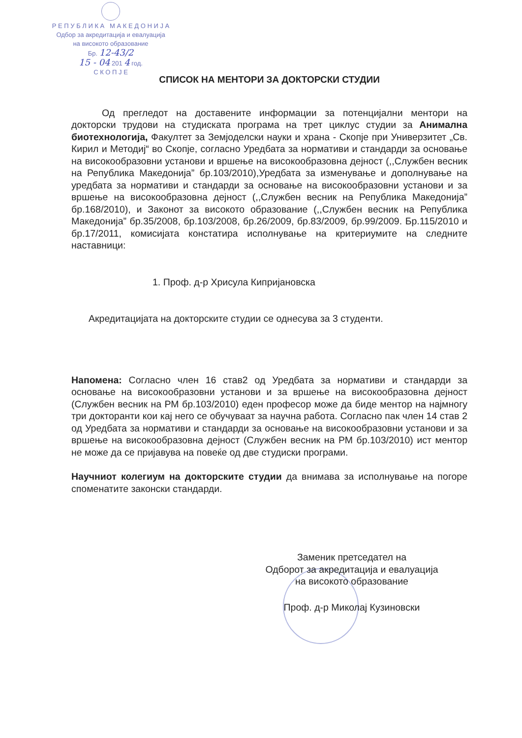Р Е П У Б Л И К А М А К Е Д О Н И Ј А
Одбор за акредитација и евалуација
на високото образование
Бр. 12-43/2
15 - 04 201 4 год.
С К О П Ј Е
СПИСОК НА МЕНТОРИ ЗА ДОКТОРСКИ СТУДИИ
Од прегледот на доставените информации за потенцијални ментори на докторски трудови на студиската програма на трет циклус студии за Анимална биотехнологија, Факултет за Земјоделски науки и храна - Скопје при Универзитет „Св. Кирил и Методиј“ во Скопје, согласно Уредбата за нормативи и стандарди за основање на високообразовни установи и вршење на високообразовна дејност (,,Службен весник на Република Македонија” бр.103/2010),Уредбата за изменување и дополнување на уредбата за нормативи и стандарди за основање на високообразовни установи и за вршење на високообразовна дејност (,,Службен весник на Република Македонија” бр.168/2010), и Законот за високото образование (,,Службен весник на Република Македонија” бр.35/2008, бр.103/2008, бр.26/2009, бр.83/2009, бр.99/2009. Бр.115/2010 и бр.17/2011, комисијата констатира исполнување на критериумите на следните наставници:
1. Проф. д-р Хрисула Кипријановска
Акредитацијата на докторските студии се однесува за 3 студенти.
Напомена: Согласно член 16 став2 од Уредбата за нормативи и стандарди за основање на високообразовни установи и за вршење на високообразовна дејност (Службен весник на РМ бр.103/2010) еден професор може да биде ментор на најмногу три докторанти кои кај него се обучуваат за научна работа. Согласно пак член 14 став 2 од Уредбата за нормативи и стандарди за основање на високообразовни установи и за вршење на високообразовна дејност (Службен весник на РМ бр.103/2010) ист ментор не може да се пријавува на повеќе од две студиски програми.
Научниот колегиум на докторските студии да внимава за исполнување на погоре споменатите законски стандарди.
Заменик претседател на
Одборот за акредитација и евалуација
на високото образование
Проф. д-р Миколај Кузиновски